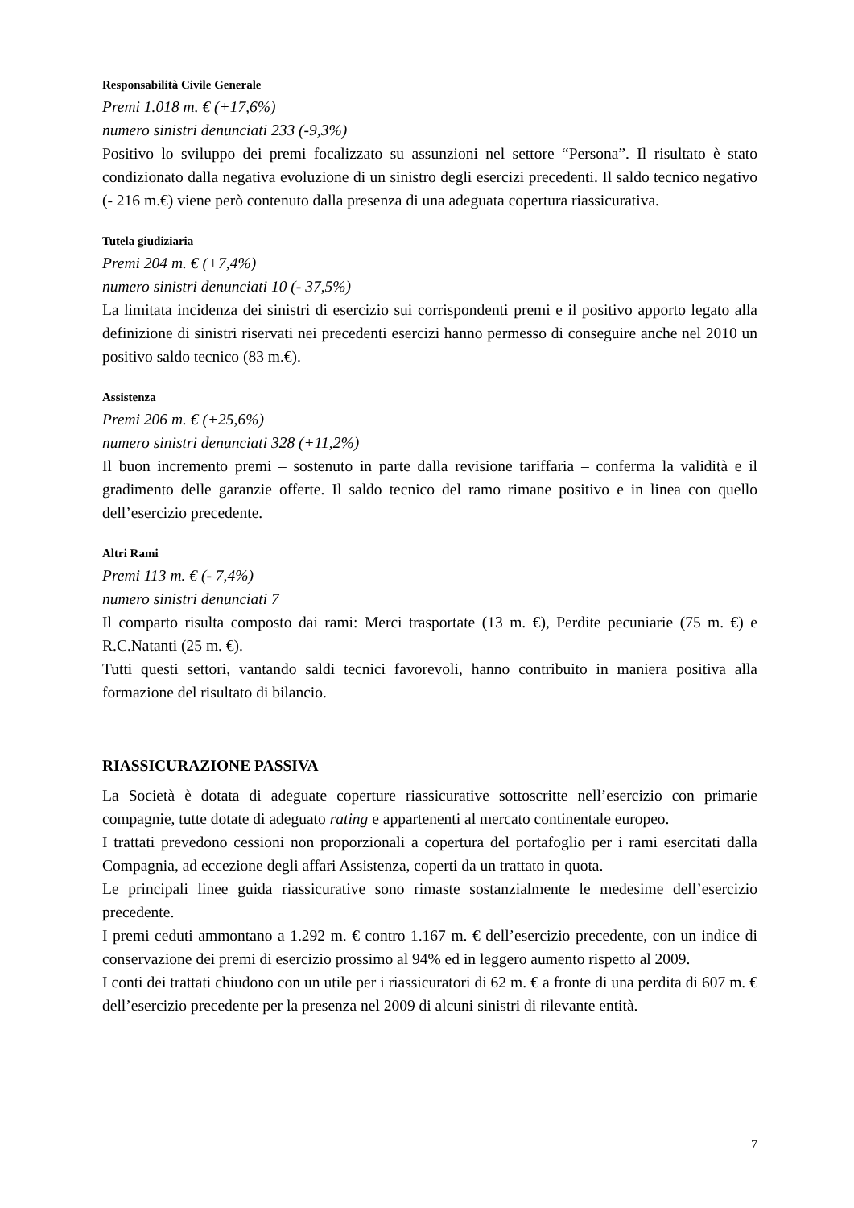Responsabilità Civile Generale
Premi 1.018 m. € (+17,6%)
numero sinistri denunciati 233 (-9,3%)
Positivo lo sviluppo dei premi focalizzato su assunzioni nel settore “Persona”. Il risultato è stato condizionato dalla negativa evoluzione di un sinistro degli esercizi precedenti. Il saldo tecnico negativo (- 216 m.€) viene però contenuto dalla presenza di una adeguata copertura riassicurativa.
Tutela giudiziaria
Premi 204 m. € (+7,4%)
numero sinistri denunciati 10 (- 37,5%)
La limitata incidenza dei sinistri di esercizio sui corrispondenti premi e il positivo apporto legato alla definizione di sinistri riservati nei precedenti esercizi hanno permesso di conseguire anche nel 2010 un positivo saldo tecnico (83 m.€).
Assistenza
Premi 206 m. € (+25,6%)
numero sinistri denunciati 328 (+11,2%)
Il buon incremento premi – sostenuto in parte dalla revisione tariffaria – conferma la validità e il gradimento delle garanzie offerte. Il saldo tecnico del ramo rimane positivo e in linea con quello dell’esercizio precedente.
Altri Rami
Premi 113 m. € (- 7,4%)
numero sinistri denunciati 7
Il comparto risulta composto dai rami: Merci trasportate (13 m. €), Perdite pecuniarie (75 m. €) e R.C.Natanti (25 m. €).
Tutti questi settori, vantando saldi tecnici favorevoli, hanno contribuito in maniera positiva alla formazione del risultato di bilancio.
RIASSICURAZIONE PASSIVA
La Società è dotata di adeguate coperture riassicurative sottoscritte nell’esercizio con primarie compagnie, tutte dotate di adeguato rating e appartenenti al mercato continentale europeo.
I trattati prevedono cessioni non proporzionali a copertura del portafoglio per i rami esercitati dalla Compagnia, ad eccezione degli affari Assistenza, coperti da un trattato in quota.
Le principali linee guida riassicurative sono rimaste sostanzialmente le medesime dell’esercizio precedente.
I premi ceduti ammontano a 1.292 m. € contro 1.167 m. € dell’esercizio precedente, con un indice di conservazione dei premi di esercizio prossimo al 94% ed in leggero aumento rispetto al 2009.
I conti dei trattati chiudono con un utile per i riassicuratori di 62 m. € a fronte di una perdita di 607 m. € dell’esercizio precedente per la presenza nel 2009 di alcuni sinistri di rilevante entità.
7